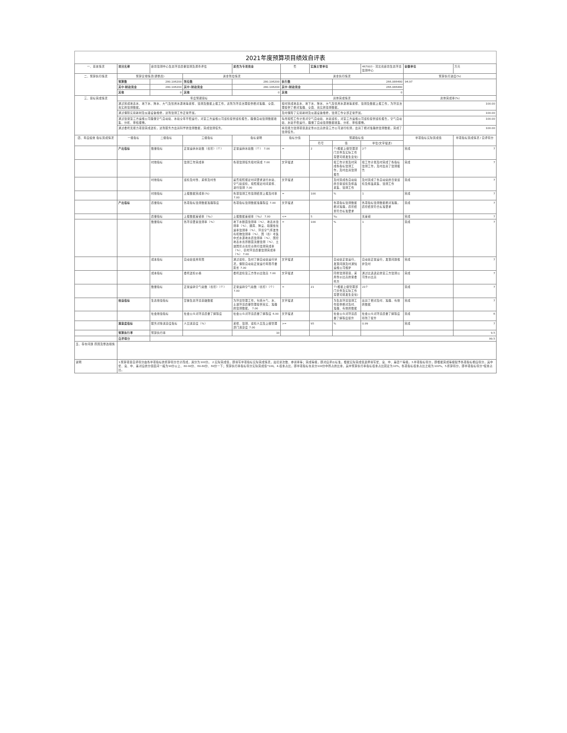2021年度预算项目绩效自评表
| 一、基本情况 | 项目名称 | 廊坊监测中心生态环境质量监测及调查评估 | | 是否为专项资金 | 否 | 实施主管单位 | | 467003 - 河北省廊坊生态环境监测中心 | 金额单位 | 万元 |
| 二、预算执行情况 | 预算安排情况(调整后) | | 资金到位情况 | | 资金执行情况 | | | | 预算执行进度(%) | |
| | 预算数 | 280.106200 | 到位数 | 280.106200 | 执行数 | | 266.086480 | | 94.97 | |
| | 其中:财政资金 | 280.106200 | 其中:财政资金 | 280.106200 | 其中:财政资金 | | 266.086480 | | | |
| | 其他 | 0 | 其他 | 0 | 其他 | | 0 | | | |
| 三、目标完成情况 | 年度预期目标 | | | | 具体完成情况 | | | | 总体完成率(%) | |
| | 通过完成地表水、地下水、降水、大气及饮用水源地等采样、监测及数据上报工作，达到为环境治理提供相对准确、全面、真实的监测数据。 | | | | 按时完成地表水、地下水、降水、大气及饮用水源地等采样、监测及数据上报工作，为环境治理提供了相对准确、全面、真实的监测数据。 | | | | 100.00 | |
| | 通过保障实验耗材及仪器设备维修，达到监测工作正常开展。 | | | | 及时保障了实验耗材及仪器设备维修，监测工作全部正常开展。 | | | | 100.00 | |
| | 通过监督第三方运维公司确保空气自动站、水站全年平稳运行，对第三方运维公司巡检提供巡检报告，确保自动监测数据收集、分析、审核顺畅。 | | | | 每月按照工作计划对空气自动站、水站巡检，对第三方运维公司巡检提供巡检报告，空气自动站、水站平稳运行，确保了自动监测数据收集、分析、审核顺畅。 | | | | 100.00 | |
| | 通过委托无能力项目完成送检，达到服务方出具科学的监测数据，完成监测任务。 | | | | 将无能力监测项目选定性价比高的第三方公司进行检测，出具了相对准确的监测数据，完成了监测任务。 | | | | 100.00 | |
| 四、年度绩效 指标完成情况 | 一级指标 | 二级指标 | 三级指标 | 指标说明 | 指标分值 | 预期指标值 | | | 单项指标实际完成值 | 单项指标完成情况 / 自评得分 |
| | | | | | | 符号 | 值 | 单位(文字描述) | | |
| | 产出指标 | 数量指标 | 正常运转水站数（省控）（个） | 正常运转水站数（个） 7.00 | = | 2 | 个(根据上级管理部门文件及实际工作需要可能发生变化) | 2个 | 完成 | 7 |
| | | 时效指标 | 监测工作完成率 | 各项监测任务按时完成 7.00 | 文字描述 | | 按工作计划及时完成各指标监测工作，及时出具监测报告 | 按工作计划及时完成了各指标监测工作，及时出具了监测报告 | 完成 | 7 |
| | | 时效指标 | 巡检及时性、采样及时性 | 是否按照规定时间要求进行水站、空气站巡检，按照规定时间采样、进行监测 7.00 | 文字描述 | | 及时完成各自动站的日常巡检及样品采集、监测工作 | 及时完成了各自动站的日常巡检及样品采集、监测工作 | 完成 | 7 |
| | | 时效指标 | 上报数据完成率(%) | 各项监测工作监测结果上报及时率 7.00 | = | 100 | % | 1 | 完成 | 7 |
| | 产出指标 | 质量指标 | 各项指标监测数据准确程度 | 各项指标监测数据准确程度 7.00 | 文字描述 | | 各项指标监测数据相对准确，质控结果符合标准要求 | 各项指标监测数据相对准确，质控结果符合标准要求 | 完成 | 7 |
| | | 质量指标 | 上报数据差错率（‰） | 上报数据差错率（‰） 7.00 | <= | 5 | ‰ | 无差错 | 完成 | 7 |
| | | 数量指标 | 各环境要素监测率（%） | 地下水断面监测率（%）、地表水监测率（%）、酸雨、降尘、硫酸盐化速率监测率（%）、环境空气挥发性有机物监测率（%）、国（省）考集中式水源地水质监测率（%）、国控地表水省界断面流量监测（%）、土壤国控点省控点例行监测完成率（%）、农村环境质量监测完成率（%） 7.00 | = | 100 | % | 1 | 完成 | 7 |
| | | 成本指标 | 自动站使用年限 | 通过巡检，及时了解自动站运行状况，保障自动站正常运行年限尽量延长 7.00 | 文字描述 | | 自动站正常运行，发现问题及时通知运维公司维护 | 自动站正常运行，发现问题维护及时 | 完成 | 7 |
| | | 成本指标 | 委托送检价格 | 委托送检第三方性价比较高 7.00 | 文字描述 | | 同样监测项目，采用性价比高的受委托方 | 通过比选选定的第三方监测公司性价比高 | 完成 | 7 |
| | | 数量指标 | 正常运转空气站数（省控）（个） | 正常运转空气站数（省控）（个） 7.00 | = | 21 | 个(根据上级管理部门文件及实际工作需要可能发生变化) | 21个 | 完成 | 7 |
| | 效益指标 | 生态效益指标 | 掌握生态环境基础数据 | 为环境管理工作，包括大气、水、土壤环境质量管理提供真实、准确的监测数据。 7.00 | 文字描述 | | 为生态环境监测工作提供相对及时、准确、有效的数据 | 出具了相对及时、准确、有效的数据 | 完成 | 7 |
| | | 社会效益指标 | 社会公众对环境质量了解程度 | 社会公众对环境质量了解程度 6.00 | 文字描述 | | 社会公众对环境质量了解程度提升 | 社会公众对环境质量了解程度得到了提升 | 完成 | 6 |
| | 满意度指标 | 服务对象满意度指标 | 人员满意度（%） | 采样、监测、巡检人员及上级管理部门满意度 7.00 | >= | 95 | % | 0.99 | 完成 | 7 |
| | 预算执行率 | 预算执行率 | | 10 | | | | | | 9.5 |
| | 自评得分 | 99.5 | | | | | | | | |
| 五、存在问题 原因及整改措施 | | | | | | | | | | |
| 说明 | 1.预算项目自评得分由各单项指标的折算得分合计而成，满分为100分。 2.实际完成值，即填写单项指标实际完成情况，如培训次数、参训率等；完成等级，即对应评价标准，根据实际完成值选择填写优、良、中、差四个等级。3.单项指标得分，即根据完成等级赋予各项指标相应得分，其中优、良、中、差对应的分值区间一般为90分以上、80-90分、60-80分、60分一下；预算执行率指标得分实际完成值*100。4.权重占比，即单项指标在总分100分中所占的比重，其中预算执行率指标权重占比固定为10%，各项指标权重占比之和为100%。5.折算得分，即单项指标得分*权重占比。 | | | | | | | | | |